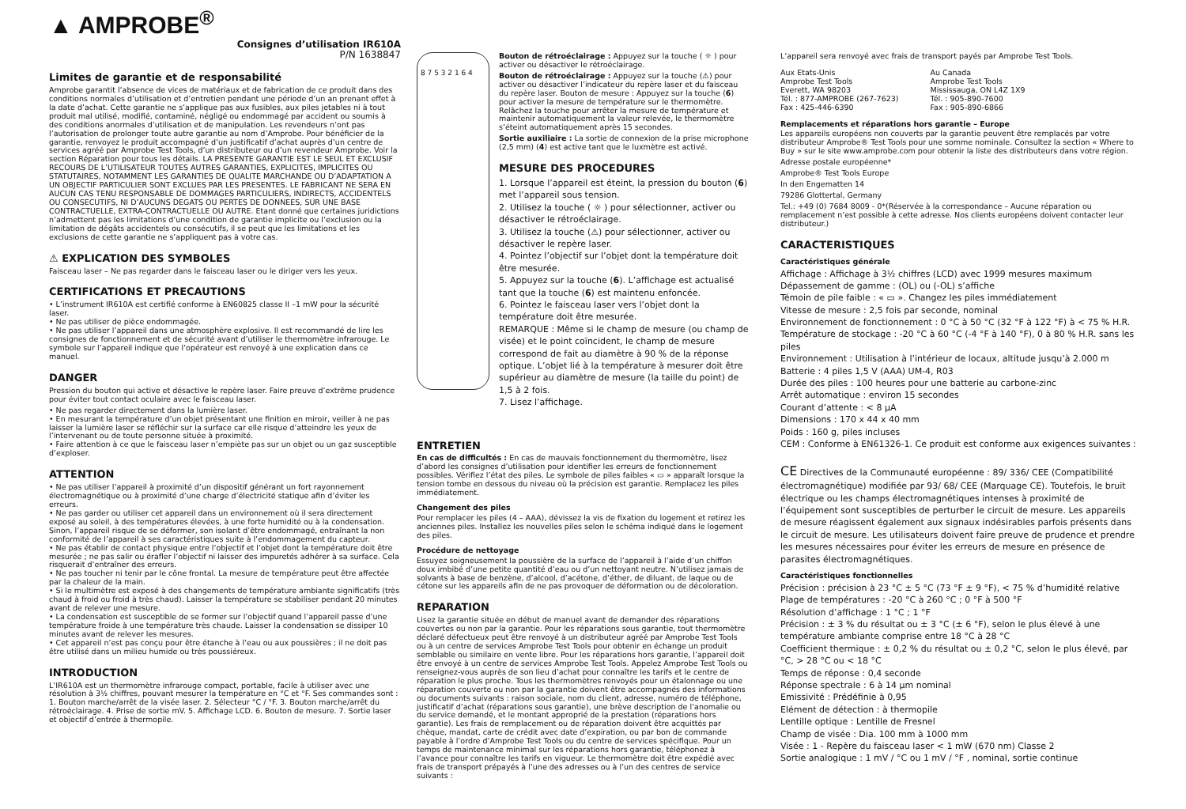▲ AMPROBE<sup>®</sup>
Consignes d’utilisation IR610A
P/N 1638847
Limites de garantie et de responsabilité
Amprobe garantit l’absence de vices de matériaux et de fabrication de ce produit dans des conditions normales d’utilisation et d’entretien pendant une période d’un an prenant effet à la date d’achat. Cette garantie ne s’applique pas aux fusibles, aux piles jetables ni à tout produit mal utilisé, modifié, contaminé, négligé ou endommagé par accident ou soumis à des conditions anormales d’utilisation et de manipulation. Les revendeurs n’ont pas l’autorisation de prolonger toute autre garantie au nom d’Amprobe. Pour bénéficier de la garantie, renvoyez le produit accompagné d’un justificatif d’achat auprès d’un centre de services agréé par Amprobe Test Tools, d’un distributeur ou d’un revendeur Amprobe. Voir la section Réparation pour tous les détails. LA PRESENTE GARANTIE EST LE SEUL ET EXCLUSIF RECOURS DE L’UTILISATEUR TOUTES AUTRES GARANTIES, EXPLICITES, IMPLICITES OU STATUTAIRES, NOTAMMENT LES GARANTIES DE QUALITE MARCHANDE OU D’ADAPTATION A UN OBJECTIF PARTICULIER SONT EXCLUES PAR LES PRESENTES. LE FABRICANT NE SERA EN AUCUN CAS TENU RESPONSABLE DE DOMMAGES PARTICULIERS, INDIRECTS, ACCIDENTELS OU CONSECUTIFS, NI D’AUCUNS DEGATS OU PERTES DE DONNEES, SUR UNE BASE CONTRACTUELLE, EXTRA-CONTRACTUELLE OU AUTRE. Etant donné que certaines juridictions n’admettent pas les limitations d’une condition de garantie implicite ou l’exclusion ou la limitation de dégâts accidentels ou consécutifs, il se peut que les limitations et les exclusions de cette garantie ne s’appliquent pas à votre cas.
⚠ EXPLICATION DES SYMBOLES
Faisceau laser – Ne pas regarder dans le faisceau laser ou le diriger vers les yeux.
CERTIFICATIONS ET PRECAUTIONS
• L’instrument IR610A est certifié conforme à EN60825 classe II –1 mW pour la sécurité laser.
• Ne pas utiliser de pièce endommagée.
• Ne pas utiliser l’appareil dans une atmosphère explosive. Il est recommandé de lire les consignes de fonctionnement et de sécurité avant d’utiliser le thermomètre infrarouge. Le symbole sur l’appareil indique que l’opérateur est renvoyé à une explication dans ce manuel.
DANGER
Pression du bouton qui active et désactive le repère laser. Faire preuve d’extrême prudence pour éviter tout contact oculaire avec le faisceau laser.
• Ne pas regarder directement dans la lumière laser.
• En mesurant la température d’un objet présentant une finition en miroir, veiller à ne pas laisser la lumière laser se réfléchir sur la surface car elle risque d’atteindre les yeux de l’intervenant ou de toute personne située à proximité.
• Faire attention à ce que le faisceau laser n’empiète pas sur un objet ou un gaz susceptible d’exploser.
ATTENTION
• Ne pas utiliser l’appareil à proximité d’un dispositif générant un fort rayonnement électromagnétique ou à proximité d’une charge d’électricité statique afin d’éviter les erreurs.
• Ne pas garder ou utiliser cet appareil dans un environnement où il sera directement exposé au soleil, à des températures élevées, à une forte humidité ou à la condensation. Sinon, l’appareil risque de se déformer, son isolant d’être endommagé, entraînant la non conformité de l’appareil à ses caractéristiques suite à l’endommagement du capteur.
• Ne pas établir de contact physique entre l’objectif et l’objet dont la température doit être mesurée ; ne pas salir ou érafler l’objectif ni laisser des impuretés adhérer à sa surface. Cela risquerait d’entraîner des erreurs.
• Ne pas toucher ni tenir par le cône frontal. La mesure de température peut être affectée par la chaleur de la main.
• Si le multimètre est exposé à des changements de température ambiante significatifs (très chaud à froid ou froid à très chaud). Laisser la température se stabiliser pendant 20 minutes avant de relever une mesure.
• La condensation est susceptible de se former sur l’objectif quand l’appareil passe d’une température froide à une température très chaude. Laisser la condensation se dissiper 10 minutes avant de relever les mesures.
• Cet appareil n’est pas conçu pour être étanche à l’eau ou aux poussières ; il ne doit pas être utilisé dans un milieu humide ou très poussiéreux.
INTRODUCTION
L’IR610A est un thermomètre infrarouge compact, portable, facile à utiliser avec une résolution à 3½ chiffres, pouvant mesurer la température en °C et °F. Ses commandes sont : 1. Bouton marche/arrêt de la visée laser. 2. Sélecteur °C / °F. 3. Bouton marche/arrêt du rétroéclairage. 4. Prise de sortie mV. 5. Affichage LCD. 6. Bouton de mesure. 7. Sortie laser et objectif d’entrée à thermopile.
8 7 5 3 2 1 6 4
Bouton de rétroéclairage : Appuyez sur la touche ( ☼ ) pour activer ou désactiver le rétroéclairage.
Bouton de rétroéclairage : Appuyez sur la touche (⚠) pour activer ou désactiver l’indicateur du repère laser et du faisceau du repère laser. Bouton de mesure : Appuyez sur la touche (6) pour activer la mesure de température sur le thermomètre. Relâchez la touche pour arrêter la mesure de température et maintenir automatiquement la valeur relevée, le thermomètre s’éteint automatiquement après 15 secondes.
Sortie auxiliaire : La sortie de connexion de la prise microphone (2,5 mm) (4) est active tant que le luxmètre est activé.
MESURE DES PROCEDURES
1. Lorsque l’appareil est éteint, la pression du bouton (6) met l’appareil sous tension.
2. Utilisez la touche ( ☼ ) pour sélectionner, activer ou désactiver le rétroéclairage.
3. Utilisez la touche (⚠) pour sélectionner, activer ou désactiver le repère laser.
4. Pointez l’objectif sur l’objet dont la température doit être mesurée.
5. Appuyez sur la touche (6). L’affichage est actualisé tant que la touche (6) est maintenu enfoncée.
6. Pointez le faisceau laser vers l’objet dont la température doit être mesurée.
REMARQUE : Même si le champ de mesure (ou champ de visée) et le point coïncident, le champ de mesure correspond de fait au diamètre à 90 % de la réponse optique. L’objet lié à la température à mesurer doit être supérieur au diamètre de mesure (la taille du point) de 1,5 à 2 fois.
7. Lisez l’affichage.
ENTRETIEN
En cas de difficultés : En cas de mauvais fonctionnement du thermomètre, lisez d’abord les consignes d’utilisation pour identifier les erreurs de fonctionnement possibles. Vérifiez l’état des piles. Le symbole de piles faibles « ▭ » apparaît lorsque la tension tombe en dessous du niveau où la précision est garantie. Remplacez les piles immédiatement.
Changement des piles
Pour remplacer les piles (4 – AAA), dévissez la vis de fixation du logement et retirez les anciennes piles. Installez les nouvelles piles selon le schéma indiqué dans le logement des piles.
Procédure de nettoyage
Essuyez soigneusement la poussière de la surface de l’appareil à l’aide d’un chiffon doux imbibé d’une petite quantité d’eau ou d’un nettoyant neutre. N’utilisez jamais de solvants à base de benzène, d’alcool, d’acétone, d’éther, de diluant, de laque ou de cétone sur les appareils afin de ne pas provoquer de déformation ou de décoloration.
REPARATION
Lisez la garantie située en début de manuel avant de demander des réparations couvertes ou non par la garantie. Pour les réparations sous garantie, tout thermomètre déclaré défectueux peut être renvoyé à un distributeur agréé par Amprobe Test Tools ou à un centre de services Amprobe Test Tools pour obtenir en échange un produit semblable ou similaire en vente libre. Pour les réparations hors garantie, l’appareil doit être envoyé à un centre de services Amprobe Test Tools. Appelez Amprobe Test Tools ou renseignez-vous auprès de son lieu d’achat pour connaître les tarifs et le centre de réparation le plus proche. Tous les thermomètres renvoyés pour un étalonnage ou une réparation couverte ou non par la garantie doivent être accompagnés des informations ou documents suivants : raison sociale, nom du client, adresse, numéro de téléphone, justificatif d’achat (réparations sous garantie), une brève description de l’anomalie ou du service demandé, et le montant approprié de la prestation (réparations hors garantie). Les frais de remplacement ou de réparation doivent être acquittés par chèque, mandat, carte de crédit avec date d’expiration, ou par bon de commande payable à l’ordre d’Amprobe Test Tools ou du centre de services spécifique. Pour un temps de maintenance minimal sur les réparations hors garantie, téléphonez à l’avance pour connaître les tarifs en vigueur. Le thermomètre doit être expédié avec frais de transport prépayés à l’une des adresses ou à l’un des centres de service suivants :
L’appareil sera renvoyé avec frais de transport payés par Amprobe Test Tools.
Aux Etats-Unis
Amprobe Test Tools
Everett, WA 98203
Tél. : 877-AMPROBE (267-7623)
Fax : 425-446-6390
Au Canada
Amprobe Test Tools
Mississauga, ON L4Z 1X9
Tél. : 905-890-7600
Fax : 905-890-6866
Remplacements et réparations hors garantie – Europe
Les appareils européens non couverts par la garantie peuvent être remplacés par votre distributeur Amprobe® Test Tools pour une somme nominale. Consultez la section « Where to Buy » sur le site www.amprobe.com pour obtenir la liste des distributeurs dans votre région.
Adresse postale européenne*
Amprobe® Test Tools Europe
In den Engematten 14
79286 Glottertal, Germany
Tel.: +49 (0) 7684 8009 - 0*(Réservée à la correspondance – Aucune réparation ou remplacement n’est possible à cette adresse. Nos clients européens doivent contacter leur distributeur.)
CARACTERISTIQUES
Caractéristiques générale
Affichage : Affichage à 3½ chiffres (LCD) avec 1999 mesures maximum
Dépassement de gamme : (OL) ou (-OL) s’affiche
Témoin de pile faible : « ▭ ». Changez les piles immédiatement
Vitesse de mesure : 2,5 fois par seconde, nominal
Environnement de fonctionnement : 0 °C à 50 °C (32 °F à 122 °F) à < 75 % H.R.
Température de stockage : -20 °C à 60 °C (-4 °F à 140 °F), 0 à 80 % H.R. sans les piles
Environnement : Utilisation à l’intérieur de locaux, altitude jusqu’à 2.000 m
Batterie : 4 piles 1,5 V (AAA) UM-4, R03
Durée des piles : 100 heures pour une batterie au carbone-zinc
Arrêt automatique : environ 15 secondes
Courant d’attente : < 8 µA
Dimensions : 170 x 44 x 40 mm
Poids : 160 g, piles incluses
CEM : Conforme à EN61326-1. Ce produit est conforme aux exigences suivantes :
CE Directives de la Communauté européenne : 89/ 336/ CEE (Compatibilité électromagnétique) modifiée par 93/ 68/ CEE (Marquage CE). Toutefois, le bruit électrique ou les champs électromagnétiques intenses à proximité de l’équipement sont susceptibles de perturber le circuit de mesure. Les appareils de mesure réagissent également aux signaux indésirables parfois présents dans le circuit de mesure. Les utilisateurs doivent faire preuve de prudence et prendre les mesures nécessaires pour éviter les erreurs de mesure en présence de parasites électromagnétiques.
Caractéristiques fonctionnelles
Précision : précision à 23 °C ± 5 °C (73 °F ± 9 °F), < 75 % d’humidité relative
Plage de températures : -20 °C à 260 °C ; 0 °F à 500 °F
Résolution d’affichage : 1 °C ; 1 °F
Précision : ± 3 % du résultat ou ± 3 °C (± 6 °F), selon le plus élevé à une température ambiante comprise entre 18 °C à 28 °C
Coefficient thermique : ± 0,2 % du résultat ou ± 0,2 °C, selon le plus élevé, par °C, > 28 °C ou < 18 °C
Temps de réponse : 0,4 seconde
Réponse spectrale : 6 à 14 µm nominal
Emissivité : Prédéfinie à 0,95
Elément de détection : à thermopile
Lentille optique : Lentille de Fresnel
Champ de visée : Dia. 100 mm à 1000 mm
Visée : 1 - Repère du faisceau laser < 1 mW (670 nm) Classe 2
Sortie analogique : 1 mV / °C ou 1 mV / °F , nominal, sortie continue